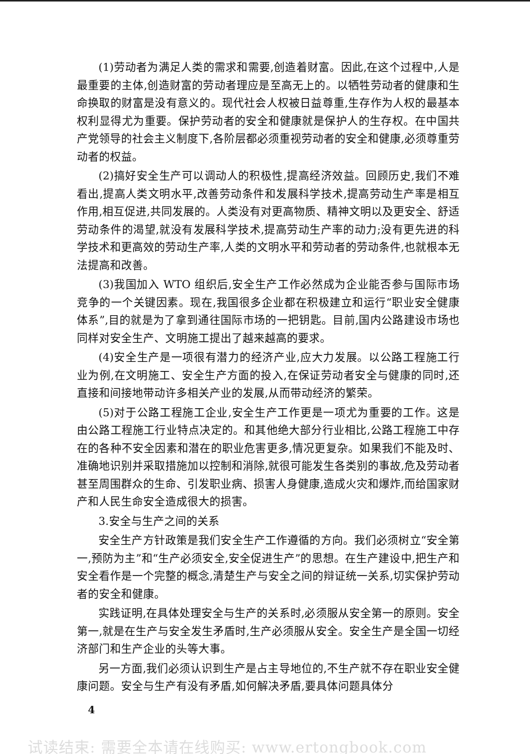(1)劳动者为满足人类的需求和需要,创造着财富。因此,在这个过程中,人是最重要的主体,创造财富的劳动者理应是至高无上的。以牺牲劳动者的健康和生命换取的财富是没有意义的。现代社会人权被日益尊重,生存作为人权的最基本权利显得尤为重要。保护劳动者的安全和健康就是保护人的生存权。在中国共产党领导的社会主义制度下,各阶层都必须重视劳动者的安全和健康,必须尊重劳动者的权益。
(2)搞好安全生产可以调动人的积极性,提高经济效益。回顾历史,我们不难看出,提高人类文明水平,改善劳动条件和发展科学技术,提高劳动生产率是相互作用,相互促进,共同发展的。人类没有对更高物质、精神文明以及更安全、舒适劳动条件的渴望,就没有发展科学技术,提高劳动生产率的动力;没有更先进的科学技术和更高效的劳动生产率,人类的文明水平和劳动者的劳动条件,也就根本无法提高和改善。
(3)我国加入 WTO 组织后,安全生产工作必然成为企业能否参与国际市场竞争的一个关键因素。现在,我国很多企业都在积极建立和运行“职业安全健康体系”,目的就是为了拿到通往国际市场的一把钥匙。目前,国内公路建设市场也同样对安全生产、文明施工提出了越来越高的要求。
(4)安全生产是一项很有潜力的经济产业,应大力发展。以公路工程施工行业为例,在文明施工、安全生产方面的投入,在保证劳动者安全与健康的同时,还直接和间接地带动许多相关产业的发展,从而带动经济的繁荣。
(5)对于公路工程施工企业,安全生产工作更是一项尤为重要的工作。这是由公路工程施工行业特点决定的。和其他绝大部分行业相比,公路工程施工中存在的各种不安全因素和潜在的职业危害更多,情况更复杂。如果我们不能及时、准确地识别并采取措施加以控制和消除,就很可能发生各类别的事故,危及劳动者甚至周围群众的生命、引发职业病、损害人身健康,造成火灾和爆炸,而给国家财产和人民生命安全造成很大的损害。
3.安全与生产之间的关系
安全生产方针政策是我们安全生产工作遵循的方向。我们必须树立“安全第一,预防为主”和“生产必须安全,安全促进生产”的思想。在生产建设中,把生产和安全看作是一个完整的概念,清楚生产与安全之间的辩证统一关系,切实保护劳动者的安全和健康。
实践证明,在具体处理安全与生产的关系时,必须服从安全第一的原则。安全第一,就是在生产与安全发生矛盾时,生产必须服从安全。安全生产是全国一切经济部门和生产企业的头等大事。
另一方面,我们必须认识到生产是占主导地位的,不生产就不存在职业安全健康问题。安全与生产有没有矛盾,如何解决矛盾,要具体问题具体分
4
试读结束: 需要全本请在线购买: www.ertongbook.com